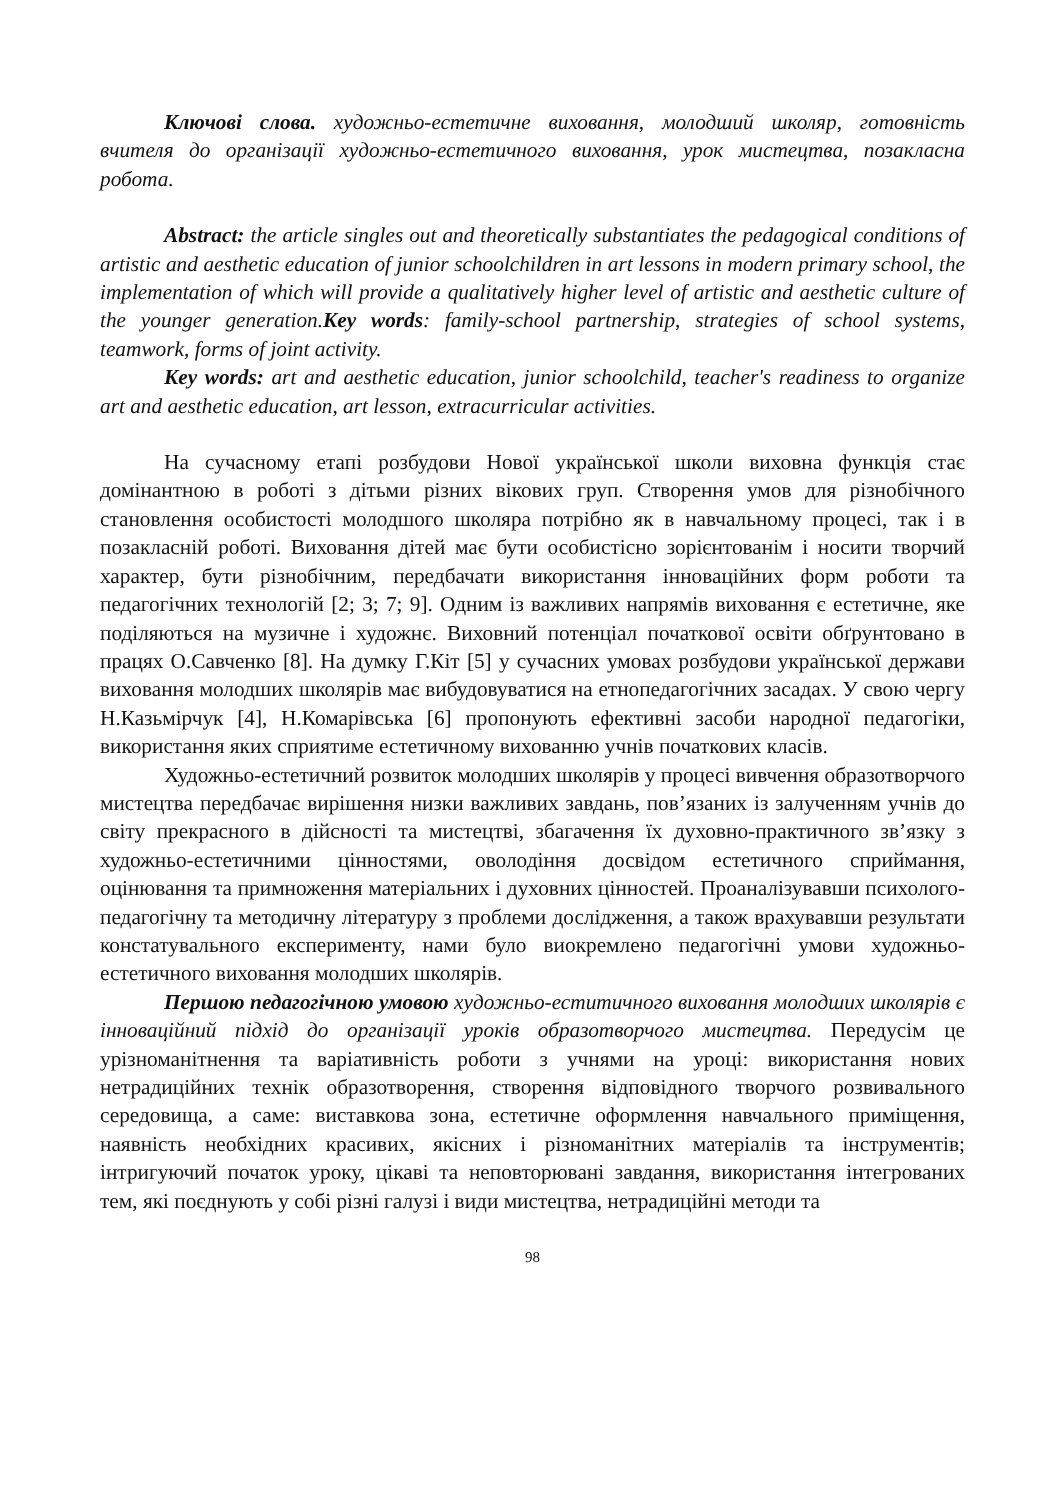Ключові слова. художньо-естетичне виховання, молодший школяр, готовність вчителя до організації художньо-естетичного виховання, урок мистецтва, позакласна робота.
Abstract: the article singles out and theoretically substantiates the pedagogical conditions of artistic and aesthetic education of junior schoolchildren in art lessons in modern primary school, the implementation of which will provide a qualitatively higher level of artistic and aesthetic culture of the younger generation.Key words: family-school partnership, strategies of school systems, teamwork, forms of joint activity.
Key words: art and aesthetic education, junior schoolchild, teacher's readiness to organize art and aesthetic education, art lesson, extracurricular activities.
На сучасному етапі розбудови Нової української школи виховна функція стає домінантною в роботі з дітьми різних вікових груп. Створення умов для різнобічного становлення особистості молодшого школяра потрібно як в навчальному процесі, так і в позакласній роботі. Виховання дітей має бути особистісно зорієнтованім і носити творчий характер, бути різнобічним, передбачати використання інноваційних форм роботи та педагогічних технологій [2; 3; 7; 9]. Одним із важливих напрямів виховання є естетичне, яке поділяються на музичне і художнє. Виховний потенціал початкової освіти обґрунтовано в працях О.Савченко [8]. На думку Г.Кіт [5] у сучасних умовах розбудови української держави виховання молодших школярів має вибудовуватися на етнопедагогічних засадах. У свою чергу Н.Казьмірчук [4], Н.Комарівська [6] пропонують ефективні засоби народної педагогіки, використання яких сприятиме естетичному вихованню учнів початкових класів.
Художньо-естетичний розвиток молодших школярів у процесі вивчення образотворчого мистецтва передбачає вирішення низки важливих завдань, пов’язаних із залученням учнів до світу прекрасного в дійсності та мистецтві, збагачення їх духовно-практичного зв’язку з художньо-естетичними цінностями, оволодіння досвідом естетичного сприймання, оцінювання та примноження матеріальних і духовних цінностей. Проаналізувавши психолого-педагогічну та методичну літературу з проблеми дослідження, а також врахувавши результати констатувального експерименту, нами було виокремлено педагогічні умови художньо-естетичного виховання молодших школярів.
Першою педагогічною умовою художньо-еститичного виховання молодших школярів є інноваційний підхід до організації уроків образотворчого мистецтва. Передусім це урізноманітнення та варіативність роботи з учнями на уроці: використання нових нетрадиційних технік образотворення, створення відповідного творчого розвивального середовища, а саме: виставкова зона, естетичне оформлення навчального приміщення, наявність необхідних красивих, якісних і різноманітних матеріалів та інструментів; інтригуючий початок уроку, цікаві та неповторювані завдання, використання інтегрованих тем, які поєднують у собі різні галузі і види мистецтва, нетрадиційні методи та
98